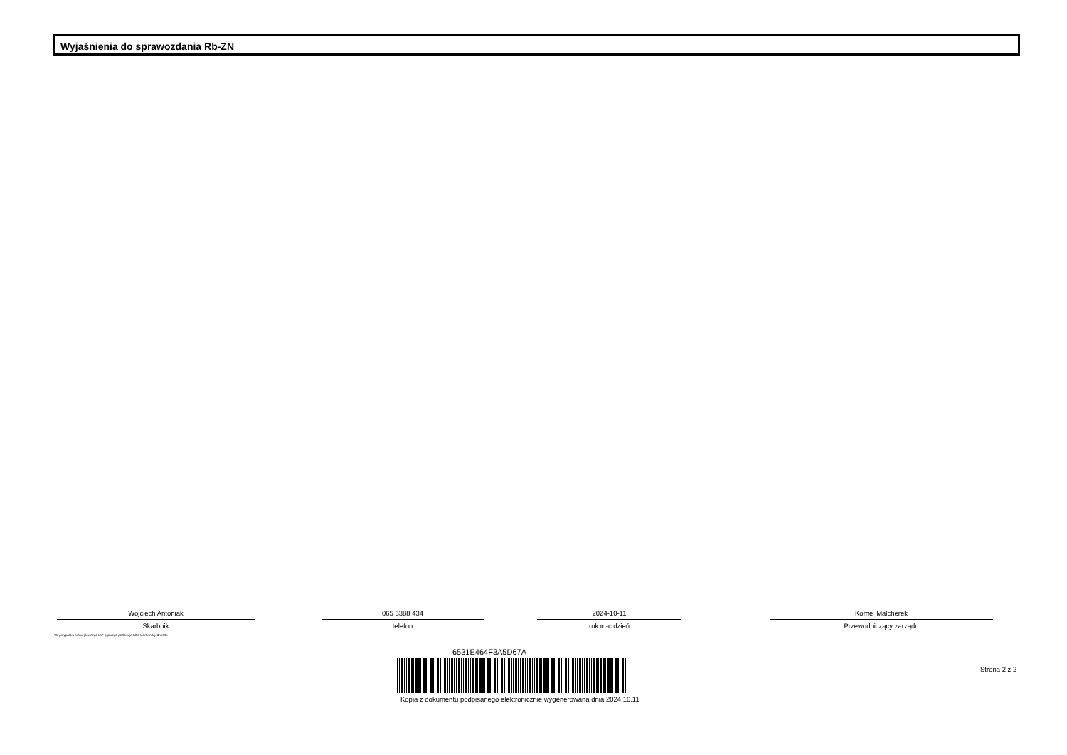Wyjaśnienia do sprawozdania Rb-ZN
Wojciech Antoniak
Skarbnik
065 5388 434
telefon
2024-10-11
rok m-c dzień
Kornel Malcherek
Przewodniczący zarządu
*W przypadku braku głównego ksi* ęgowego podpisuje tylko kierownik jednostki.
6531E464F3A5D67A
Kopia z dokumentu podpisanego elektronicznie wygenerowana dnia 2024.10.11
Strona 2 z 2